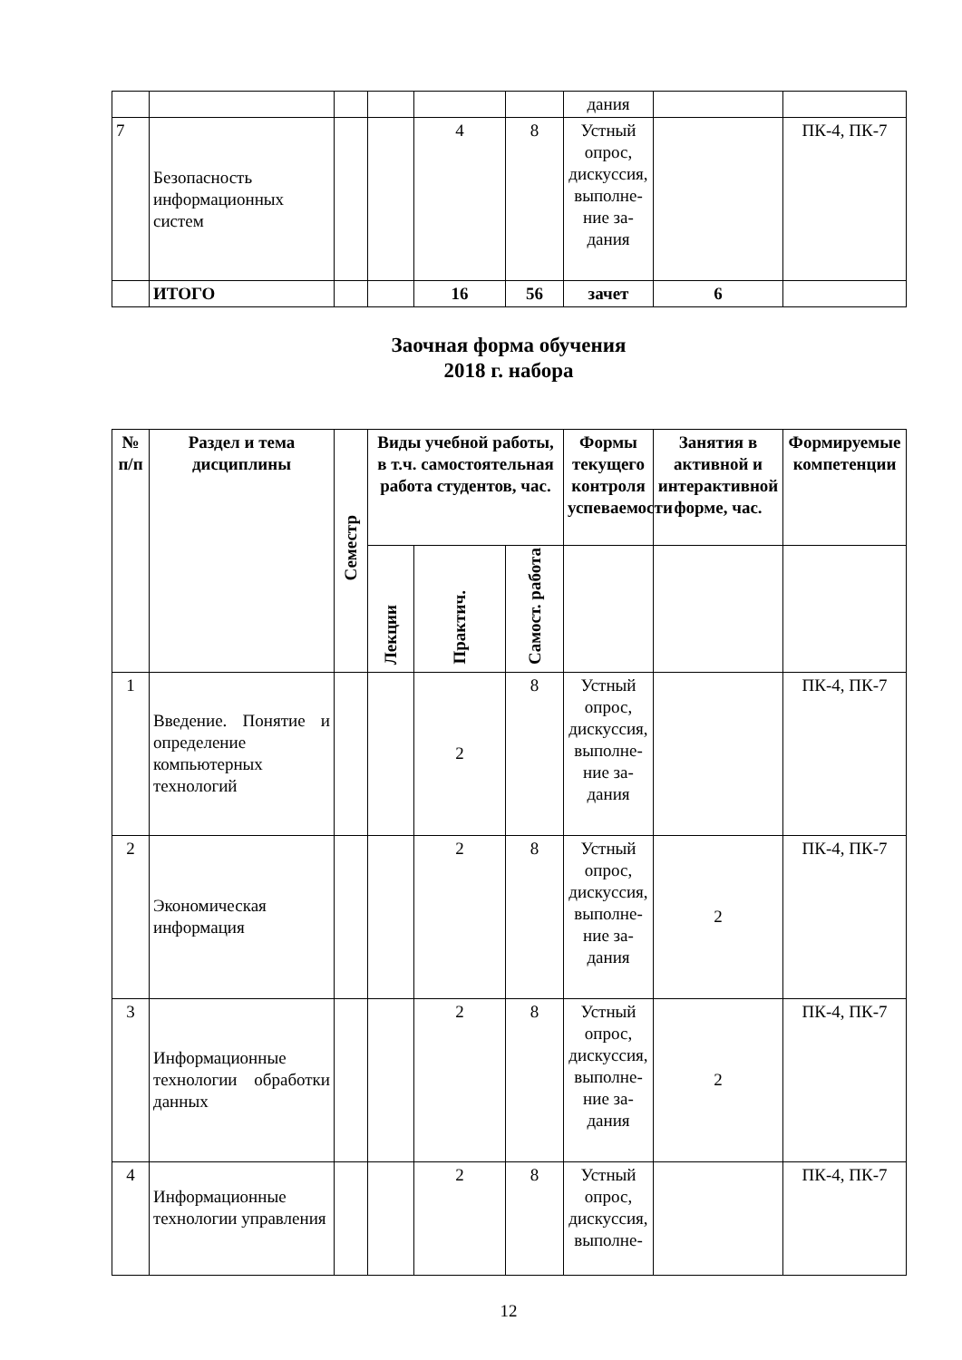| | | | | | | дания | | |
| 7 | Безопасность информационных систем | | | 4 | 8 | Устный опрос, дискус­сия, вы­полне­ние за­дания | | ПК-4, ПК-7 |
| | ИТОГО | | | 16 | 56 | зачет | 6 | |
Заочная форма обучения
2018 г. набора
| № п/п | Раздел и тема дисциплины | Семестр | Виды учебной работы, в т.ч. самостоятельная работа студентов, час. | | | Формы текущего контроля успеваемости | Занятия в активной и интерактивной форме, час. | Формируемые компетенции |
| --- | --- | --- | --- | --- | --- | --- | --- | --- |
| | | | Лекции | Практич. | Самост. работа | | | |
| 1 | Введение. Понятие и определение компьютерных технологий | | | 2 | 8 | Устный опрос, дискус­сия, вы­полне­ние за­дания | | ПК-4, ПК-7 |
| 2 | Экономическая информация | | | 2 | 8 | Устный опрос, дискус­сия, вы­полне­ние за­дания | 2 | ПК-4, ПК-7 |
| 3 | Информационные технологии обработки данных | | | 2 | 8 | Устный опрос, дискус­сия, вы­полне­ние за­дания | 2 | ПК-4, ПК-7 |
| 4 | Информационные технологии управления | | | 2 | 8 | Устный опрос, дискус­сия, вы­полне- | | ПК-4, ПК-7 |
12